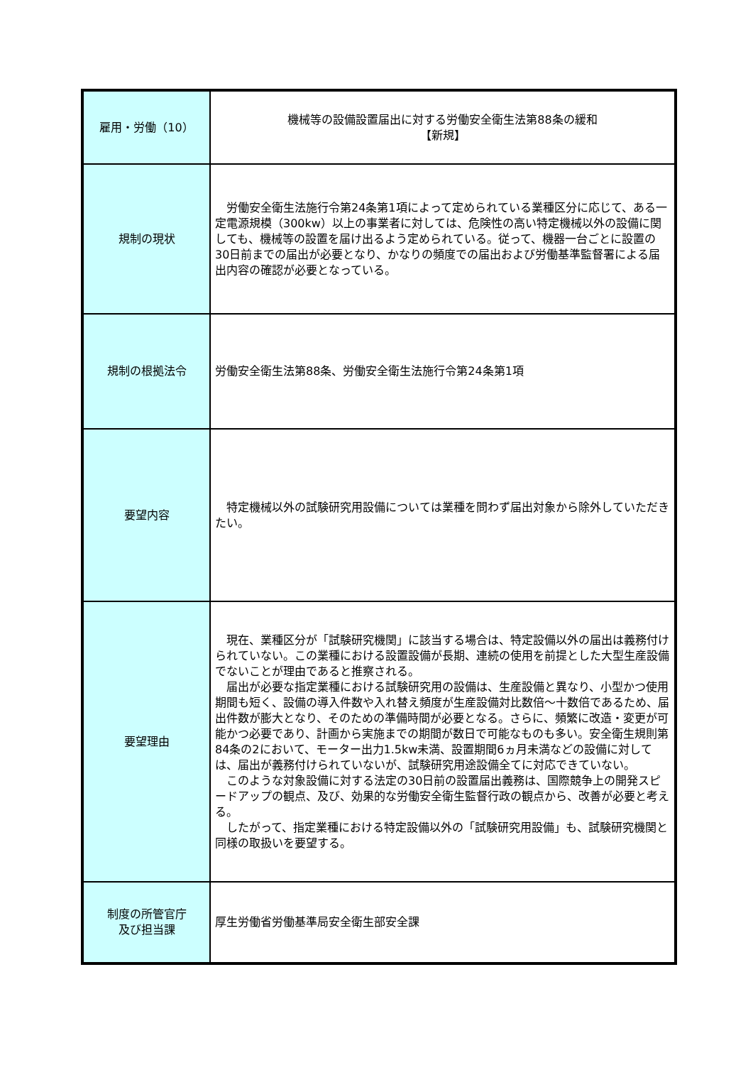| 雇用・労働（10） | 機械等の設備設置届出に対する労働安全衛生法第88条の緩和 【新規】 |
| 規制の現状 | 労働安全衛生法施行令第24条第1項によって定められている業種区分に応じて、ある一定電源規模（300kw）以上の事業者に対しては、危険性の高い特定機械以外の設備に関しても、機械等の設置を届け出るよう定められている。従って、機器一台ごとに設置の30日前までの届出が必要となり、かなりの頻度での届出および労働基準監督署による届出内容の確認が必要となっている。 |
| 規制の根拠法令 | 労働安全衛生法第88条、労働安全衛生法施行令第24条第1項 |
| 要望内容 | 特定機械以外の試験研究用設備については業種を問わず届出対象から除外していただきたい。 |
| 要望理由 | 現在、業種区分が「試験研究機関」に該当する場合は、特定設備以外の届出は義務付けられていない。この業種における設置設備が長期、連続の使用を前提とした大型生産設備でないことが理由であると推察される。 届出が必要な指定業種における試験研究用の設備は、生産設備と異なり、小型かつ使用期間も短く、設備の導入件数や入れ替え頻度が生産設備対比数倍～十数倍であるため、届出件数が膨大となり、そのための準備時間が必要となる。さらに、頻繁に改造・変更が可能かつ必要であり、計画から実施までの期間が数日で可能なものも多い。安全衛生規則第84条の2において、モーター出力1.5kw未満、設置期間6ヵ月未満などの設備に対しては、届出が義務付けられていないが、試験研究用途設備全てに対応できていない。 このような対象設備に対する法定の30日前の設置届出義務は、国際競争上の開発スピードアップの観点、及び、効果的な労働安全衛生監督行政の観点から、改善が必要と考える。 したがって、指定業種における特定設備以外の「試験研究用設備」も、試験研究機関と同様の取扱いを要望する。 |
| 制度の所管官庁 及び担当課 | 厚生労働省労働基準局安全衛生部安全課 |